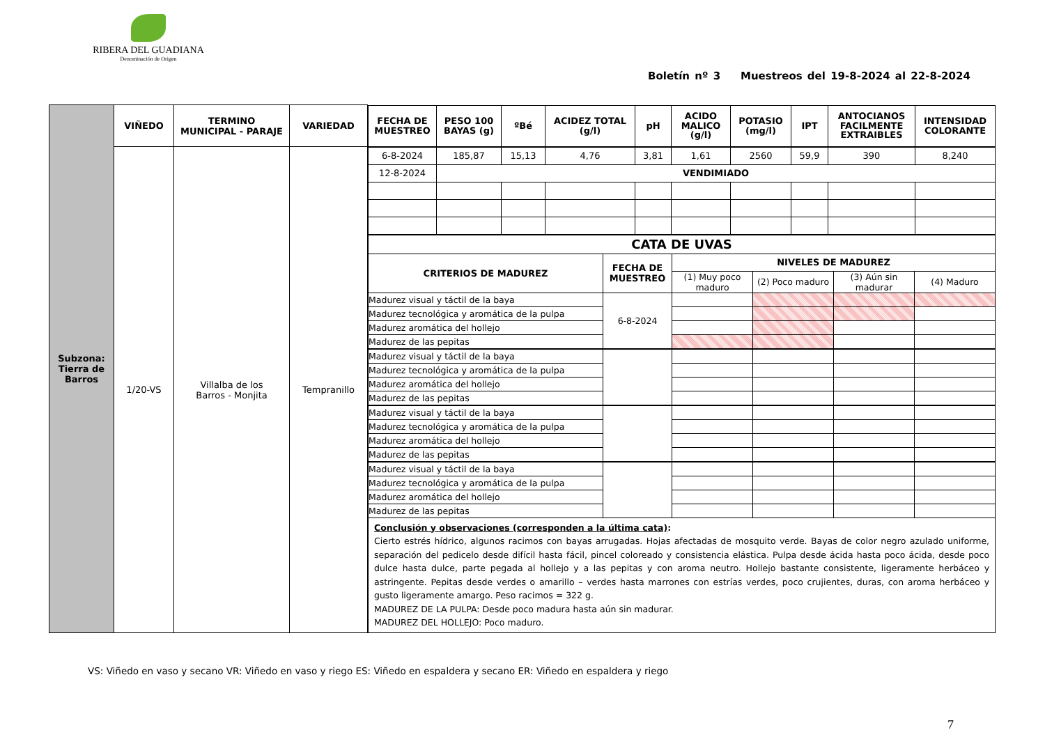RIBERA DEL GUADIANA
Denominación de Origen
Boletín nº 3 Muestreos del 19-8-2024 al 22-8-2024
| Subzona: Tierra de Barros | VIÑEDO | TERMINO MUNICIPAL - PARAJE | VARIEDAD | / FECHA DE MUESTREO / PESO 100 BAYAS (g) / ºBé / ACIDEZ TOTAL (g/l) / pH / ACIDO MALICO (g/l) / POTASIO (mg/l) / IPT / ANTOCIANOS FACILMENTE EXTRAIBLES / INTENSIDAD COLORANTE / / --- / --- / --- / --- / --- / --- / --- / --- / --- / --- / |
| | 1/20-VS | Villalba de los Barros - Monjita | Tempranillo | / 6-8-2024 / 185,87 / 15,13 / 4,76 / 3,81 / 1,61 / 2560 / 59,9 / 390 / 8,240 / / 12-8-2024 / VENDIMIADO / / / / / / / / / / CATA DE UVAS / / / / / / / --- / --- / --- / --- / --- / --- / / CRITERIOS DE MADUREZ / FECHA DE MUESTREO / NIVELES DE MADUREZ / / / / / / / (1) Muy poco maduro / (2) Poco maduro / (3) Aún sin madurar / (4) Maduro / / Madurez visual y táctil de la baya / 6-8-2024 / / / / / / Madurez tecnológica y aromática de la pulpa / / / / / / / Madurez aromática del hollejo / / / / / / / Madurez de las pepitas / / / / / / / Madurez visual y táctil de la baya / / / / / / / Madurez tecnológica y aromática de la pulpa / / / / / / / Madurez aromática del hollejo / / / / / / / Madurez de las pepitas / / / / / / / Madurez visual y táctil de la baya / / / / / / / Madurez tecnológica y aromática de la pulpa / / / / / / / Madurez aromática del hollejo / / / / / / / Madurez de las pepitas / / / / / / / Madurez visual y táctil de la baya / / / / / / / Madurez tecnológica y aromática de la pulpa / / / / / / / Madurez aromática del hollejo / / / / / / / Madurez de las pepitas / / / / / / / Conclusión y observaciones (corresponden a la última cata) : Cierto estrés hídrico, algunos racimos con bayas arrugadas. Hojas afectadas de mosquito verde. Bayas de color negro azulado uniforme, separación del pedicelo desde difícil hasta fácil, pincel coloreado y consistencia elástica. Pulpa desde ácida hasta poco ácida, desde poco dulce hasta dulce, parte pegada al hollejo y a las pepitas y con aroma neutro. Hollejo bastante consistente, ligeramente herbáceo y astringente. Pepitas desde verdes o amarillo – verdes hasta marrones con estrías verdes, poco crujientes, duras, con aroma herbáceo y gusto ligeramente amargo. Peso racimos = 322 g. MADUREZ DE LA PULPA: Desde poco madura hasta aún sin madurar. MADUREZ DEL HOLLEJO: Poco maduro. / / / / / / |
VS: Viñedo en vaso y secano VR: Viñedo en vaso y riego ES: Viñedo en espaldera y secano ER: Viñedo en espaldera y riego
7